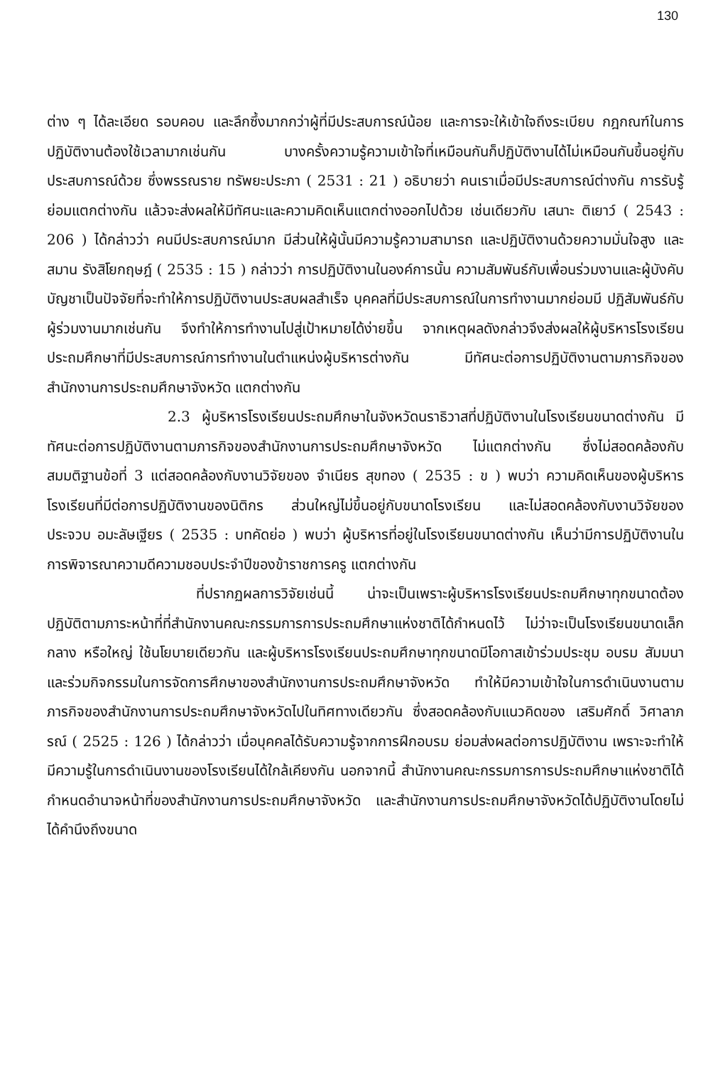130
ต่าง ๆ ได้ละเอียด รอบคอบ และลึกซึ้งมากกว่าผู้ที่มีประสบการณ์น้อย และการจะให้เข้าใจถึงระเบียบ กฎกณฑ์ในการปฏิบัติงานต้องใช้เวลามากเช่นกัน บางครั้งความรู้ความเข้าใจที่เหมือนกันก็ปฏิบัติงานได้ไม่เหมือนกันขึ้นอยู่กับประสบการณ์ด้วย ซึ่งพรรณราย ทรัพยะประภา ( 2531 : 21 ) อธิบายว่า คนเราเมื่อมีประสบการณ์ต่างกัน การรับรู้ย่อมแตกต่างกัน แล้วจะส่งผลให้มีทัศนะและความคิดเห็นแตกต่างออกไปด้วย เช่นเดียวกับ เสนาะ ติเยาว์ ( 2543 : 206 ) ได้กล่าวว่า คนมีประสบการณ์มาก มีส่วนให้ผู้นั้นมีความรู้ความสามารถ และปฏิบัติงานด้วยความมั่นใจสูง และ สมาน รังสิโยกฤษฎ์ ( 2535 : 15 ) กล่าวว่า การปฏิบัติงานในองค์การนั้น ความสัมพันธ์กับเพื่อนร่วมงานและผู้บังคับบัญชาเป็นปัจจัยที่จะทำให้การปฏิบัติงานประสบผลสำเร็จ บุคคลที่มีประสบการณ์ในการทำงานมากย่อมมี ปฏิสัมพันธ์กับผู้ร่วมงานมากเช่นกัน จึงทำให้การทำงานไปสู่เป้าหมายได้ง่ายขึ้น จากเหตุผลดังกล่าวจึงส่งผลให้ผู้บริหารโรงเรียนประถมศึกษาที่มีประสบการณ์การทำงานในตำแหน่งผู้บริหารต่างกัน มีทัศนะต่อการปฏิบัติงานตามภารกิจของสำนักงานการประถมศึกษาจังหวัด แตกต่างกัน
2.3 ผู้บริหารโรงเรียนประถมศึกษาในจังหวัดนราธิวาสที่ปฏิบัติงานในโรงเรียนขนาดต่างกัน มีทัศนะต่อการปฏิบัติงานตามภารกิจของสำนักงานการประถมศึกษาจังหวัด ไม่แตกต่างกัน ซึ่งไม่สอดคล้องกับสมมติฐานข้อที่ 3 แต่สอดคล้องกับงานวิจัยของ จำเนียร สุขทอง ( 2535 : ข ) พบว่า ความคิดเห็นของผู้บริหารโรงเรียนที่มีต่อการปฏิบัติงานของนิติกร ส่วนใหญ่ไม่ขึ้นอยู่กับขนาดโรงเรียน และไม่สอดคล้องกับงานวิจัยของ ประจวบ อมะลัษเฐียร ( 2535 : บทคัดย่อ ) พบว่า ผู้บริหารที่อยู่ในโรงเรียนขนาดต่างกัน เห็นว่ามีการปฏิบัติงานในการพิจารณาความดีความชอบประจำปีของข้าราชการครู แตกต่างกัน
ที่ปรากฏผลการวิจัยเช่นนี้ น่าจะเป็นเพราะผู้บริหารโรงเรียนประถมศึกษาทุกขนาดต้องปฏิบัติตามภาระหน้าที่ที่สำนักงานคณะกรรมการการประถมศึกษาแห่งชาติได้กำหนดไว้ ไม่ว่าจะเป็นโรงเรียนขนาดเล็ก กลาง หรือใหญ่ ใช้นโยบายเดียวกัน และผู้บริหารโรงเรียนประถมศึกษาทุกขนาดมีโอกาสเข้าร่วมประชุม อบรม สัมมนา และร่วมกิจกรรมในการจัดการศึกษาของสำนักงานการประถมศึกษาจังหวัด ทำให้มีความเข้าใจในการดำเนินงานตามภารกิจของสำนักงานการประถมศึกษาจังหวัดไปในทิศทางเดียวกัน ซึ่งสอดคล้องกับแนวคิดของ เสริมศักดิ์ วิศาลาภรณ์ ( 2525 : 126 ) ได้กล่าวว่า เมื่อบุคคลได้รับความรู้จากการฝึกอบรม ย่อมส่งผลต่อการปฏิบัติงาน เพราะจะทำให้มีความรู้ในการดำเนินงานของโรงเรียนได้ใกล้เคียงกัน นอกจากนี้ สำนักงานคณะกรรมการการประถมศึกษาแห่งชาติได้กำหนดอำนาจหน้าที่ของสำนักงานการประถมศึกษาจังหวัด และสำนักงานการประถมศึกษาจังหวัดได้ปฏิบัติงานโดยไม่ได้คำนึงถึงขนาด